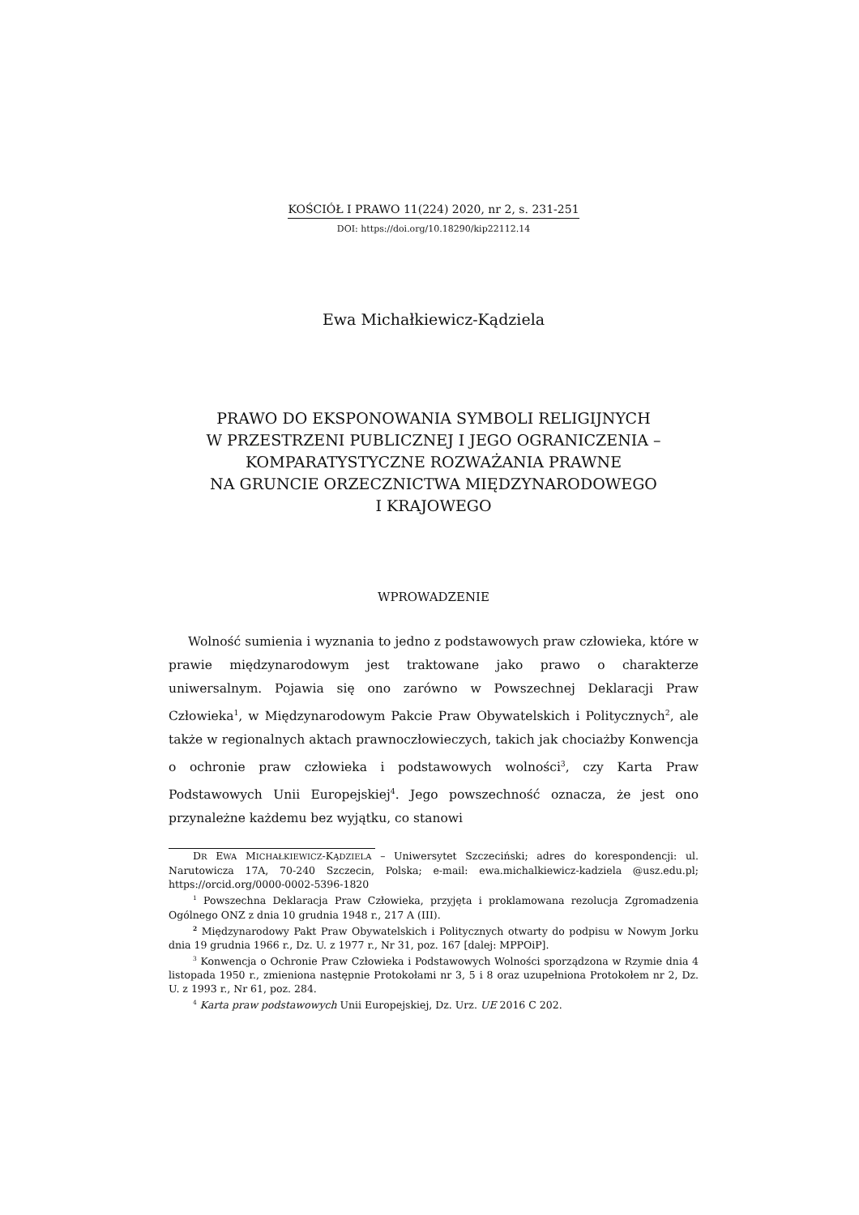KOŚCIÓŁ I PRAWO 11(224) 2020, nr 2, s. 231-251
DOI: https://doi.org/10.18290/kip22112.14
Ewa Michałkiewicz-Kądziela
PRAWO DO EKSPONOWANIA SYMBOLI RELIGIJNYCH
W PRZESTRZENI PUBLICZNEJ I JEGO OGRANICZENIA –
KOMPARATYSTYCZNE ROZWAŻANIA PRAWNE
NA GRUNCIE ORZECZNICTWA MIĘDZYNARODOWEGO
I KRAJOWEGO
WPROWADZENIE
Wolność sumienia i wyznania to jedno z podstawowych praw człowieka, które w prawie międzynarodowym jest traktowane jako prawo o charakterze uniwersalnym. Pojawia się ono zarówno w Powszechnej Deklaracji Praw Człowieka<sup>1</sup>, w Międzynarodowym Pakcie Praw Obywatelskich i Politycznych<sup>2</sup>, ale także w regionalnych aktach prawnoczłowieczych, takich jak chociażby Konwencja o ochronie praw człowieka i podstawowych wolności<sup>3</sup>, czy Karta Praw Podstawowych Unii Europejskiej<sup>4</sup>. Jego powszechność oznacza, że jest ono przynależne każdemu bez wyjątku, co stanowi
DR EWA MICHAŁKIEWICZ-KĄDZIELA – Uniwersytet Szczeciński; adres do korespondencji: ul. Narutowicza 17A, 70-240 Szczecin, Polska; e-mail: ewa.michalkiewicz-kadziela @usz.edu.pl; https://orcid.org/0000-0002-5396-1820
<sup>1</sup> Powszechna Deklaracja Praw Człowieka, przyjęta i proklamowana rezolucja Zgromadzenia Ogólnego ONZ z dnia 10 grudnia 1948 r., 217 A (III).
<sup>2</sup> Międzynarodowy Pakt Praw Obywatelskich i Politycznych otwarty do podpisu w Nowym Jorku dnia 19 grudnia 1966 r., Dz. U. z 1977 r., Nr 31, poz. 167 [dalej: MPPOiP].
<sup>3</sup> Konwencja o Ochronie Praw Człowieka i Podstawowych Wolności sporządzona w Rzymie dnia 4 listopada 1950 r., zmieniona następnie Protokołami nr 3, 5 i 8 oraz uzupełniona Protokołem nr 2, Dz. U. z 1993 r., Nr 61, poz. 284.
<sup>4</sup> Karta praw podstawowych Unii Europejskiej, Dz. Urz. UE 2016 C 202.